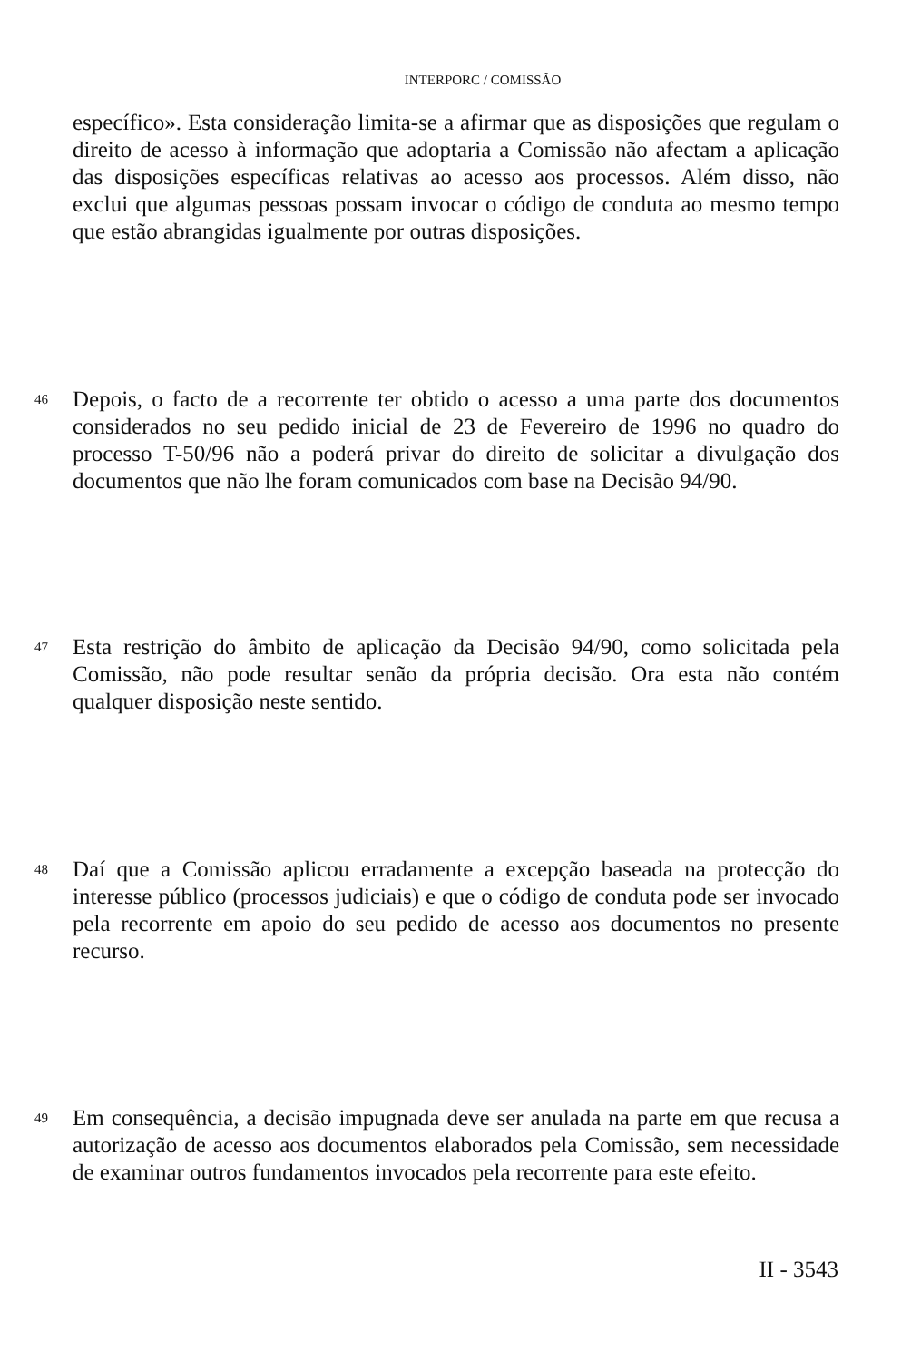INTERPORC / COMISSÃO
específico». Esta consideração limita-se a afirmar que as disposições que regulam o direito de acesso à informação que adoptaria a Comissão não afectam a aplicação das disposições específicas relativas ao acesso aos processos. Além disso, não exclui que algumas pessoas possam invocar o código de conduta ao mesmo tempo que estão abrangidas igualmente por outras disposições.
46 Depois, o facto de a recorrente ter obtido o acesso a uma parte dos documentos considerados no seu pedido inicial de 23 de Fevereiro de 1996 no quadro do processo T-50/96 não a poderá privar do direito de solicitar a divulgação dos documentos que não lhe foram comunicados com base na Decisão 94/90.
47 Esta restrição do âmbito de aplicação da Decisão 94/90, como solicitada pela Comissão, não pode resultar senão da própria decisão. Ora esta não contém qualquer disposição neste sentido.
48 Daí que a Comissão aplicou erradamente a excepção baseada na protecção do interesse público (processos judiciais) e que o código de conduta pode ser invocado pela recorrente em apoio do seu pedido de acesso aos documentos no presente recurso.
49 Em consequência, a decisão impugnada deve ser anulada na parte em que recusa a autorização de acesso aos documentos elaborados pela Comissão, sem necessidade de examinar outros fundamentos invocados pela recorrente para este efeito.
II - 3543